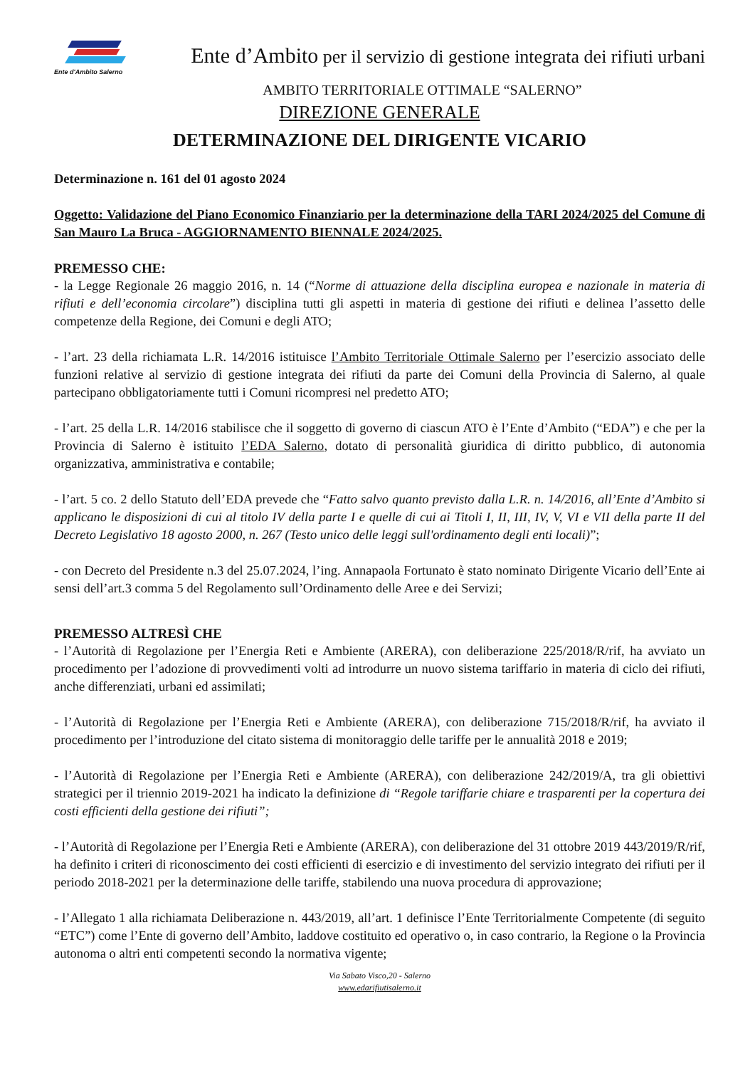Ente d'Ambito Salerno
Ente d’Ambito per il servizio di gestione integrata dei rifiuti urbani
AMBITO TERRITORIALE OTTIMALE “SALERNO”
DIREZIONE GENERALE
DETERMINAZIONE DEL DIRIGENTE VICARIO
Determinazione n. 161 del 01 agosto 2024
Oggetto: Validazione del Piano Economico Finanziario per la determinazione della TARI 2024/2025 del Comune di San Mauro La Bruca - AGGIORNAMENTO BIENNALE 2024/2025.
PREMESSO CHE:
- la Legge Regionale 26 maggio 2016, n. 14 (“Norme di attuazione della disciplina europea e nazionale in materia di rifiuti e dell’economia circolare”) disciplina tutti gli aspetti in materia di gestione dei rifiuti e delinea l’assetto delle competenze della Regione, dei Comuni e degli ATO;
- l’art. 23 della richiamata L.R. 14/2016 istituisce l’Ambito Territoriale Ottimale Salerno per l’esercizio associato delle funzioni relative al servizio di gestione integrata dei rifiuti da parte dei Comuni della Provincia di Salerno, al quale partecipano obbligatoriamente tutti i Comuni ricompresi nel predetto ATO;
- l’art. 25 della L.R. 14/2016 stabilisce che il soggetto di governo di ciascun ATO è l’Ente d’Ambito (“EDA”) e che per la Provincia di Salerno è istituito l’EDA Salerno, dotato di personalità giuridica di diritto pubblico, di autonomia organizzativa, amministrativa e contabile;
- l’art. 5 co. 2 dello Statuto dell’EDA prevede che “Fatto salvo quanto previsto dalla L.R. n. 14/2016, all’Ente d’Ambito si applicano le disposizioni di cui al titolo IV della parte I e quelle di cui ai Titoli I, II, III, IV, V, VI e VII della parte II del Decreto Legislativo 18 agosto 2000, n. 267 (Testo unico delle leggi sull'ordinamento degli enti locali)”;
- con Decreto del Presidente n.3 del 25.07.2024, l’ing. Annapaola Fortunato è stato nominato Dirigente Vicario dell’Ente ai sensi dell’art.3 comma 5 del Regolamento sull’Ordinamento delle Aree e dei Servizi;
PREMESSO ALTRESÌ CHE
- l’Autorità di Regolazione per l’Energia Reti e Ambiente (ARERA), con deliberazione 225/2018/R/rif, ha avviato un procedimento per l’adozione di provvedimenti volti ad introdurre un nuovo sistema tariffario in materia di ciclo dei rifiuti, anche differenziati, urbani ed assimilati;
- l’Autorità di Regolazione per l’Energia Reti e Ambiente (ARERA), con deliberazione 715/2018/R/rif, ha avviato il procedimento per l’introduzione del citato sistema di monitoraggio delle tariffe per le annualità 2018 e 2019;
- l’Autorità di Regolazione per l’Energia Reti e Ambiente (ARERA), con deliberazione 242/2019/A, tra gli obiettivi strategici per il triennio 2019-2021 ha indicato la definizione di “Regole tariffarie chiare e trasparenti per la copertura dei costi efficienti della gestione dei rifiuti”;
- l’Autorità di Regolazione per l’Energia Reti e Ambiente (ARERA), con deliberazione del 31 ottobre 2019 443/2019/R/rif, ha definito i criteri di riconoscimento dei costi efficienti di esercizio e di investimento del servizio integrato dei rifiuti per il periodo 2018-2021 per la determinazione delle tariffe, stabilendo una nuova procedura di approvazione;
- l’Allegato 1 alla richiamata Deliberazione n. 443/2019, all’art. 1 definisce l’Ente Territorialmente Competente (di seguito “ETC”) come l’Ente di governo dell’Ambito, laddove costituito ed operativo o, in caso contrario, la Regione o la Provincia autonoma o altri enti competenti secondo la normativa vigente;
Via Sabato Visco,20 - Salerno
www.edarifiutisalerno.it